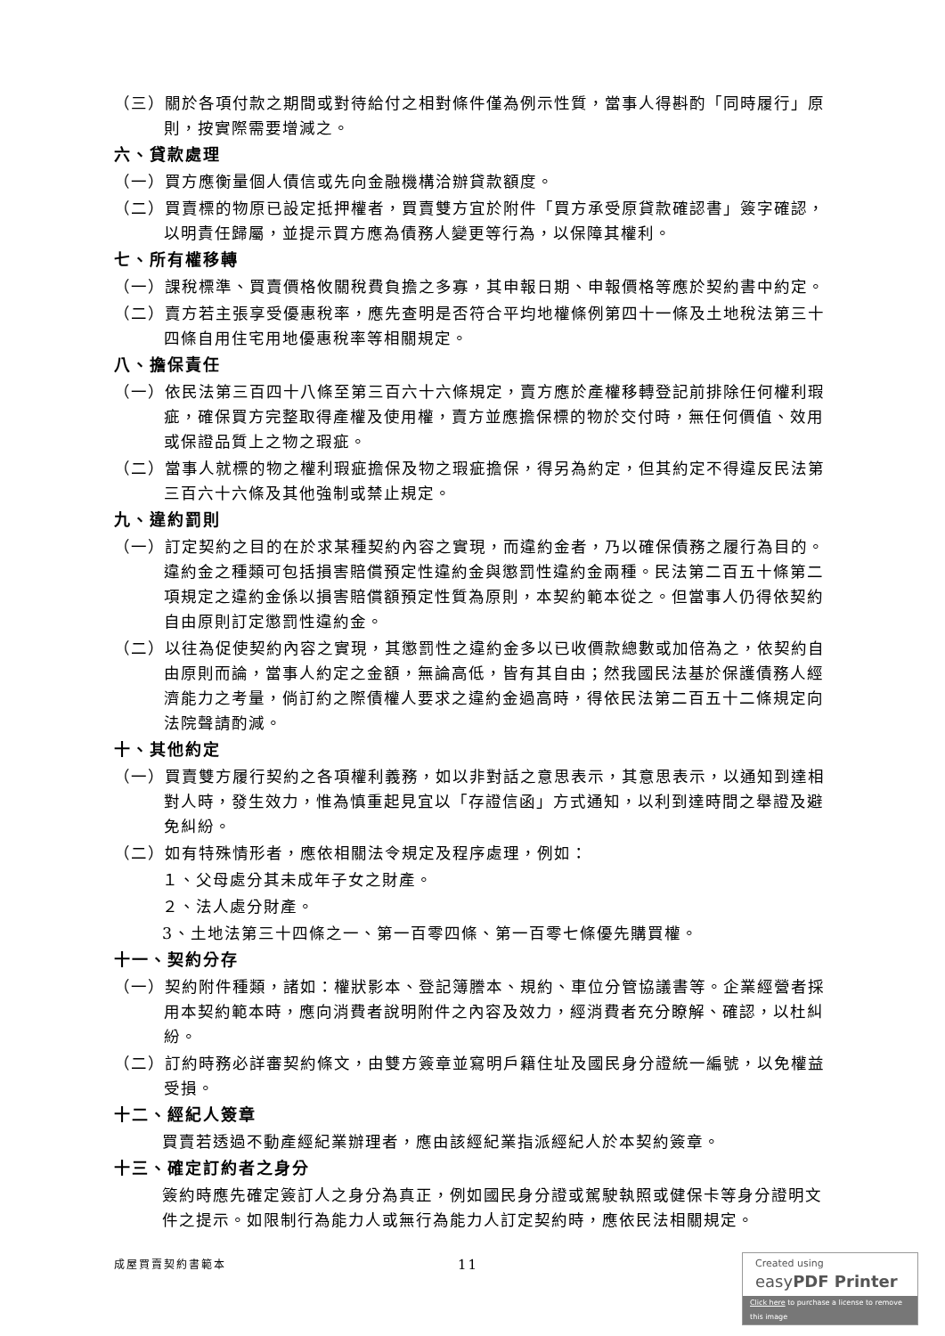（三）關於各項付款之期間或對待給付之相對條件僅為例示性質，當事人得斟酌「同時履行」原則，按實際需要增減之。
六、貸款處理
（一）買方應衡量個人債信或先向金融機構洽辦貸款額度。
（二）買賣標的物原已設定抵押權者，買賣雙方宜於附件「買方承受原貸款確認書」簽字確認，以明責任歸屬，並提示買方應為債務人變更等行為，以保障其權利。
七、所有權移轉
（一）課稅標準、買賣價格攸關稅費負擔之多寡，其申報日期、申報價格等應於契約書中約定。
（二）賣方若主張享受優惠稅率，應先查明是否符合平均地權條例第四十一條及土地稅法第三十四條自用住宅用地優惠稅率等相關規定。
八、擔保責任
（一）依民法第三百四十八條至第三百六十六條規定，賣方應於產權移轉登記前排除任何權利瑕疵，確保買方完整取得產權及使用權，賣方並應擔保標的物於交付時，無任何價值、效用或保證品質上之物之瑕疵。
（二）當事人就標的物之權利瑕疵擔保及物之瑕疵擔保，得另為約定，但其約定不得違反民法第三百六十六條及其他強制或禁止規定。
九、違約罰則
（一）訂定契約之目的在於求某種契約內容之實現，而違約金者，乃以確保債務之履行為目的。違約金之種類可包括損害賠償預定性違約金與懲罰性違約金兩種。民法第二百五十條第二項規定之違約金係以損害賠償額預定性質為原則，本契約範本從之。但當事人仍得依契約自由原則訂定懲罰性違約金。
（二）以往為促使契約內容之實現，其懲罰性之違約金多以已收價款總數或加倍為之，依契約自由原則而論，當事人約定之金額，無論高低，皆有其自由；然我國民法基於保護債務人經濟能力之考量，倘訂約之際債權人要求之違約金過高時，得依民法第二百五十二條規定向法院聲請酌減。
十、其他約定
（一）買賣雙方履行契約之各項權利義務，如以非對話之意思表示，其意思表示，以通知到達相對人時，發生效力，惟為慎重起見宜以「存證信函」方式通知，以利到達時間之舉證及避免糾紛。
（二）如有特殊情形者，應依相關法令規定及程序處理，例如：
１、父母處分其未成年子女之財產。
２、法人處分財產。
3、土地法第三十四條之一、第一百零四條、第一百零七條優先購買權。
十一、契約分存
（一）契約附件種類，諸如：權狀影本、登記簿謄本、規約、車位分管協議書等。企業經營者採用本契約範本時，應向消費者說明附件之內容及效力，經消費者充分瞭解、確認，以杜糾紛。
（二）訂約時務必詳審契約條文，由雙方簽章並寫明戶籍住址及國民身分證統一編號，以免權益受損。
十二、經紀人簽章
買賣若透過不動產經紀業辦理者，應由該經紀業指派經紀人於本契約簽章。
十三、確定訂約者之身分
簽約時應先確定簽訂人之身分為真正，例如國民身分證或駕駛執照或健保卡等身分證明文件之提示。如限制行為能力人或無行為能力人訂定契約時，應依民法相關規定。
成屋買賣契約書範本 11
Created using
easyPDF Printer
Click here to purchase a license to remove this image